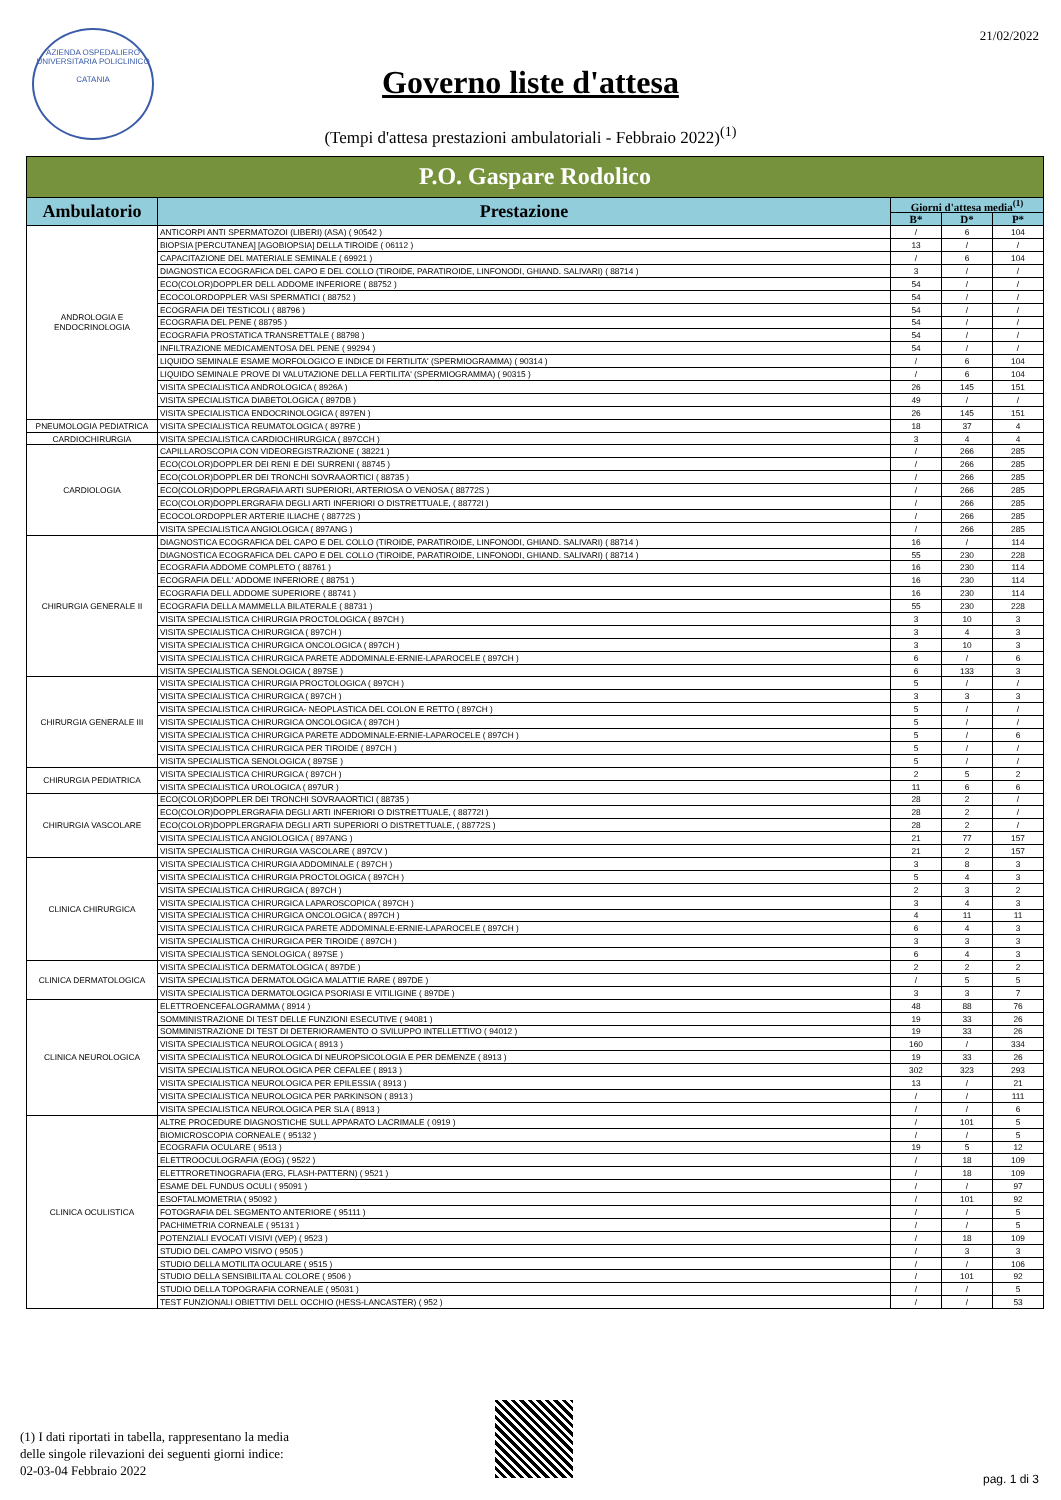AZIENDA OSPEDALIERO UNIVERSITARIA POLICLINICO
CATANIA
21/02/2022
Governo liste d'attesa
(Tempi d'attesa prestazioni ambulatoriali - Febbraio 2022)<sup>(1)</sup>
| P.O. Gaspare Rodolico | | | | |
| --- | --- | --- | --- | --- |
| Ambulatorio | Prestazione | Giorni d'attesa media<sup>(1)</sup> | | |
| | | B* | D* | P* |
| ANDROLOGIA E ENDOCRINOLOGIA | ANTICORPI ANTI SPERMATOZOI (LIBERI) (ASA) ( 90542 ) | / | 6 | 104 |
| | BIOPSIA [PERCUTANEA] [AGOBIOPSIA] DELLA TIROIDE ( 06112 ) | 13 | / | / |
| | CAPACITAZIONE DEL MATERIALE SEMINALE ( 69921 ) | / | 6 | 104 |
| | DIAGNOSTICA ECOGRAFICA DEL CAPO E DEL COLLO (TIROIDE, PARATIROIDE, LINFONODI, GHIAND. SALIVARI) ( 88714 ) | 3 | / | / |
| | ECO(COLOR)DOPPLER DELL ADDOME INFERIORE ( 88752 ) | 54 | / | / |
| | ECOCOLORDOPPLER VASI SPERMATICI ( 88752 ) | 54 | / | / |
| | ECOGRAFIA DEI TESTICOLI ( 88796 ) | 54 | / | / |
| | ECOGRAFIA DEL PENE ( 88795 ) | 54 | / | / |
| | ECOGRAFIA PROSTATICA TRANSRETTALE ( 88798 ) | 54 | / | / |
| | INFILTRAZIONE MEDICAMENTOSA DEL PENE ( 99294 ) | 54 | / | / |
| | LIQUIDO SEMINALE ESAME MORFOLOGICO E INDICE DI FERTILITA' (SPERMIOGRAMMA) ( 90314 ) | / | 6 | 104 |
| | LIQUIDO SEMINALE PROVE DI VALUTAZIONE DELLA FERTILITA' (SPERMIOGRAMMA) ( 90315 ) | / | 6 | 104 |
| | VISITA SPECIALISTICA ANDROLOGICA ( 8926A ) | 26 | 145 | 151 |
| | VISITA SPECIALISTICA DIABETOLOGICA ( 897DB ) | 49 | / | / |
| | VISITA SPECIALISTICA ENDOCRINOLOGICA ( 897EN ) | 26 | 145 | 151 |
| PNEUMOLOGIA PEDIATRICA | VISITA SPECIALISTICA REUMATOLOGICA ( 897RE ) | 18 | 37 | 4 |
| CARDIOCHIRURGIA | VISITA SPECIALISTICA CARDIOCHIRURGICA ( 897CCH ) | 3 | 4 | 4 |
| CARDIOLOGIA | CAPILLAROSCOPIA CON VIDEOREGISTRAZIONE ( 38221 ) | / | 266 | 285 |
| | ECO(COLOR)DOPPLER DEI RENI E DEI SURRENI ( 88745 ) | / | 266 | 285 |
| | ECO(COLOR)DOPPLER DEI TRONCHI SOVRAAORTICI ( 88735 ) | / | 266 | 285 |
| | ECO(COLOR)DOPPLERGRAFIA ARTI SUPERIORI, ARTERIOSA O VENOSA ( 88772S ) | / | 266 | 285 |
| | ECO(COLOR)DOPPLERGRAFIA DEGLI ARTI INFERIORI O DISTRETTUALE, ( 88772I ) | / | 266 | 285 |
| | ECOCOLORDOPPLER ARTERIE ILIACHE ( 88772S ) | / | 266 | 285 |
| | VISITA SPECIALISTICA ANGIOLOGICA ( 897ANG ) | / | 266 | 285 |
| CHIRURGIA GENERALE II | DIAGNOSTICA ECOGRAFICA DEL CAPO E DEL COLLO (TIROIDE, PARATIROIDE, LINFONODI, GHIAND. SALIVARI) ( 88714 ) | 16 | / | 114 |
| | DIAGNOSTICA ECOGRAFICA DEL CAPO E DEL COLLO (TIROIDE, PARATIROIDE, LINFONODI, GHIAND. SALIVARI) ( 88714 ) | 55 | 230 | 228 |
| | ECOGRAFIA ADDOME COMPLETO ( 88761 ) | 16 | 230 | 114 |
| | ECOGRAFIA DELL' ADDOME INFERIORE ( 88751 ) | 16 | 230 | 114 |
| | ECOGRAFIA DELL ADDOME SUPERIORE ( 88741 ) | 16 | 230 | 114 |
| | ECOGRAFIA DELLA MAMMELLA BILATERALE ( 88731 ) | 55 | 230 | 228 |
| | VISITA SPECIALISTICA CHIRURGIA PROCTOLOGICA ( 897CH ) | 3 | 10 | 3 |
| | VISITA SPECIALISTICA CHIRURGICA ( 897CH ) | 3 | 4 | 3 |
| | VISITA SPECIALISTICA CHIRURGICA ONCOLOGICA ( 897CH ) | 3 | 10 | 3 |
| | VISITA SPECIALISTICA CHIRURGICA PARETE ADDOMINALE-ERNIE-LAPAROCELE ( 897CH ) | 6 | / | 6 |
| | VISITA SPECIALISTICA SENOLOGICA ( 897SE ) | 6 | 133 | 3 |
| CHIRURGIA GENERALE III | VISITA SPECIALISTICA CHIRURGIA PROCTOLOGICA ( 897CH ) | 5 | / | / |
| | VISITA SPECIALISTICA CHIRURGICA ( 897CH ) | 3 | 3 | 3 |
| | VISITA SPECIALISTICA CHIRURGICA- NEOPLASTICA DEL COLON E RETTO ( 897CH ) | 5 | / | / |
| | VISITA SPECIALISTICA CHIRURGICA ONCOLOGICA ( 897CH ) | 5 | / | / |
| | VISITA SPECIALISTICA CHIRURGICA PARETE ADDOMINALE-ERNIE-LAPAROCELE ( 897CH ) | 5 | / | 6 |
| | VISITA SPECIALISTICA CHIRURGICA PER TIROIDE ( 897CH ) | 5 | / | / |
| | VISITA SPECIALISTICA SENOLOGICA ( 897SE ) | 5 | / | / |
| CHIRURGIA PEDIATRICA | VISITA SPECIALISTICA CHIRURGICA ( 897CH ) | 2 | 5 | 2 |
| | VISITA SPECIALISTICA UROLOGICA ( 897UR ) | 11 | 6 | 6 |
| CHIRURGIA VASCOLARE | ECO(COLOR)DOPPLER DEI TRONCHI SOVRAAORTICI ( 88735 ) | 28 | 2 | / |
| | ECO(COLOR)DOPPLERGRAFIA DEGLI ARTI INFERIORI O DISTRETTUALE, ( 88772I ) | 28 | 2 | / |
| | ECO(COLOR)DOPPLERGRAFIA DEGLI ARTI SUPERIORI O DISTRETTUALE, ( 88772S ) | 28 | 2 | / |
| | VISITA SPECIALISTICA ANGIOLOGICA ( 897ANG ) | 21 | 77 | 157 |
| | VISITA SPECIALISTICA CHIRURGIA VASCOLARE ( 897CV ) | 21 | 2 | 157 |
| CLINICA CHIRURGICA | VISITA SPECIALISTICA CHIRURGIA ADDOMINALE ( 897CH ) | 3 | 8 | 3 |
| | VISITA SPECIALISTICA CHIRURGIA PROCTOLOGICA ( 897CH ) | 5 | 4 | 3 |
| | VISITA SPECIALISTICA CHIRURGICA ( 897CH ) | 2 | 3 | 2 |
| | VISITA SPECIALISTICA CHIRURGICA LAPAROSCOPICA ( 897CH ) | 3 | 4 | 3 |
| | VISITA SPECIALISTICA CHIRURGICA ONCOLOGICA ( 897CH ) | 4 | 11 | 11 |
| | VISITA SPECIALISTICA CHIRURGICA PARETE ADDOMINALE-ERNIE-LAPAROCELE ( 897CH ) | 6 | 4 | 3 |
| | VISITA SPECIALISTICA CHIRURGICA PER TIROIDE ( 897CH ) | 3 | 3 | 3 |
| | VISITA SPECIALISTICA SENOLOGICA ( 897SE ) | 6 | 4 | 3 |
| CLINICA DERMATOLOGICA | VISITA SPECIALISTICA DERMATOLOGICA ( 897DE ) | 2 | 2 | 2 |
| | VISITA SPECIALISTICA DERMATOLOGICA MALATTIE RARE ( 897DE ) | / | 5 | 5 |
| | VISITA SPECIALISTICA DERMATOLOGICA PSORIASI E VITILIGINE ( 897DE ) | 3 | 3 | 7 |
| CLINICA NEUROLOGICA | ELETTROENCEFALOGRAMMA ( 8914 ) | 48 | 88 | 76 |
| | SOMMINISTRAZIONE DI TEST DELLE FUNZIONI ESECUTIVE ( 94081 ) | 19 | 33 | 26 |
| | SOMMINISTRAZIONE DI TEST DI DETERIORAMENTO O SVILUPPO INTELLETTIVO ( 94012 ) | 19 | 33 | 26 |
| | VISITA SPECIALISTICA NEUROLOGICA ( 8913 ) | 160 | / | 334 |
| | VISITA SPECIALISTICA NEUROLOGICA DI NEUROPSICOLOGIA E PER DEMENZE ( 8913 ) | 19 | 33 | 26 |
| | VISITA SPECIALISTICA NEUROLOGICA PER CEFALEE ( 8913 ) | 302 | 323 | 293 |
| | VISITA SPECIALISTICA NEUROLOGICA PER EPILESSIA ( 8913 ) | 13 | / | 21 |
| | VISITA SPECIALISTICA NEUROLOGICA PER PARKINSON ( 8913 ) | / | / | 111 |
| | VISITA SPECIALISTICA NEUROLOGICA PER SLA ( 8913 ) | / | / | 6 |
| CLINICA OCULISTICA | ALTRE PROCEDURE DIAGNOSTICHE SULL APPARATO LACRIMALE ( 0919 ) | / | 101 | 5 |
| | BIOMICROSCOPIA CORNEALE ( 95132 ) | / | / | 5 |
| | ECOGRAFIA OCULARE ( 9513 ) | 19 | 5 | 12 |
| | ELETTROOCULOGRAFIA (EOG) ( 9522 ) | / | 18 | 109 |
| | ELETTRORETINOGRAFIA (ERG, FLASH-PATTERN) ( 9521 ) | / | 18 | 109 |
| | ESAME DEL FUNDUS OCULI ( 95091 ) | / | / | 97 |
| | ESOFTALMOMETRIA ( 95092 ) | / | 101 | 92 |
| | FOTOGRAFIA DEL SEGMENTO ANTERIORE ( 95111 ) | / | / | 5 |
| | PACHIMETRIA CORNEALE ( 95131 ) | / | / | 5 |
| | POTENZIALI EVOCATI VISIVI (VEP) ( 9523 ) | / | 18 | 109 |
| | STUDIO DEL CAMPO VISIVO ( 9505 ) | / | 3 | 3 |
| | STUDIO DELLA MOTILITA OCULARE ( 9515 ) | / | / | 106 |
| | STUDIO DELLA SENSIBILITA AL COLORE ( 9506 ) | / | 101 | 92 |
| | STUDIO DELLA TOPOGRAFIA CORNEALE ( 95031 ) | / | / | 5 |
| | TEST FUNZIONALI OBIETTIVI DELL OCCHIO (HESS-LANCASTER) ( 952 ) | / | / | 53 |
(1) I dati riportati in tabella, rappresentano la media
delle singole rilevazioni dei seguenti giorni indice:
02-03-04 Febbraio 2022
pag. 1 di 3